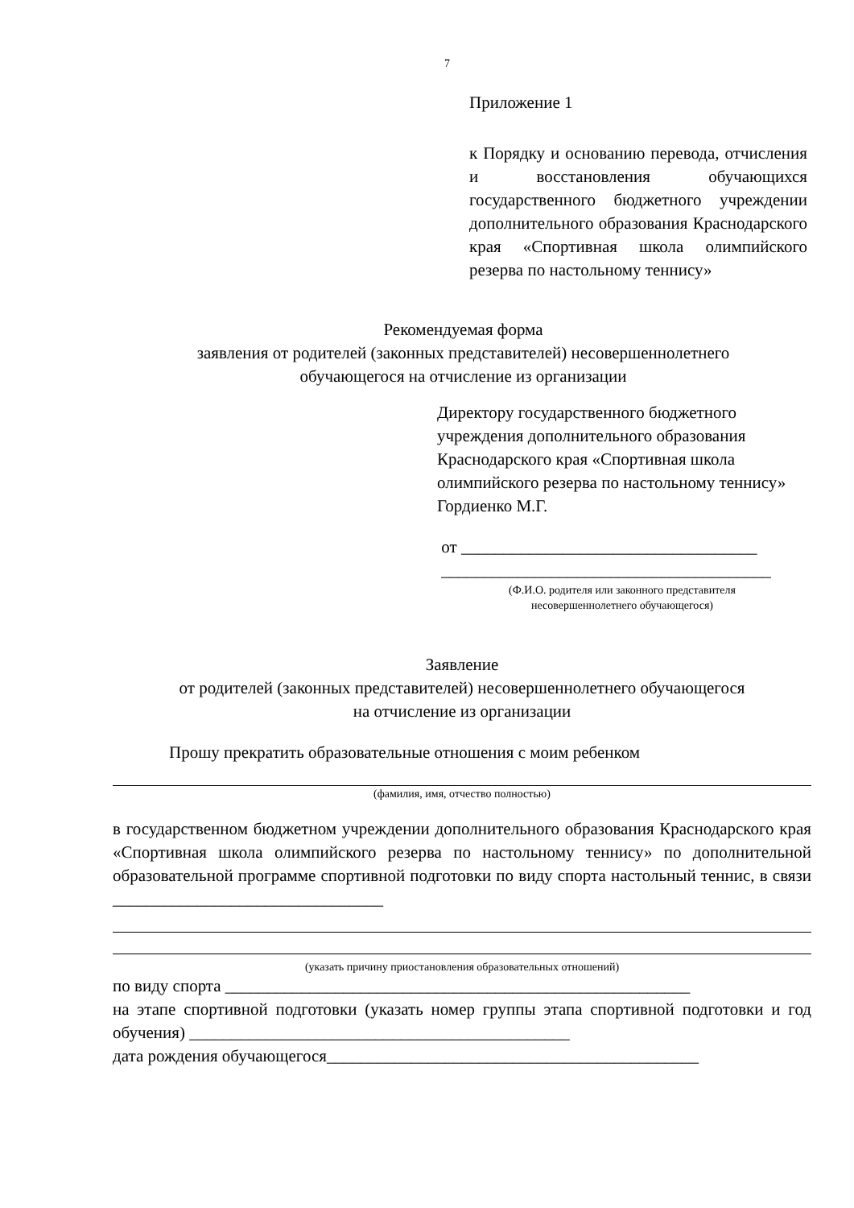7
Приложение 1
к Порядку и основанию перевода, отчисления и восстановления обучающихся государственного бюджетного учреждении дополнительного образования Краснодарского края «Спортивная школа олимпийского резерва по настольному теннису»
Рекомендуемая форма
заявления от родителей (законных представителей) несовершеннолетнего
обучающегося на отчисление из организации
Директору государственного бюджетного учреждения дополнительного образования Краснодарского края «Спортивная школа олимпийского резерва по настольному теннису»
Гордиенко М.Г.
от ___________________________________
_______________________________________
(Ф.И.О. родителя или законного представителя
несовершеннолетнего обучающегося)
Заявление
от родителей (законных представителей) несовершеннолетнего обучающегося
на отчисление из организации
Прошу прекратить образовательные отношения с моим ребенком
(фамилия, имя, отчество полностью)
в государственном бюджетном учреждении дополнительного образования Краснодарского края «Спортивная школа олимпийского резерва по настольному теннису» по дополнительной образовательной программе спортивной подготовки по виду спорта настольный теннис, в связи ________________________________
(указать причину приостановления образовательных отношений)
по виду спорта _______________________________________________________
на этапе спортивной подготовки (указать номер группы этапа спортивной подготовки и год обучения) _____________________________________________
дата рождения обучающегося____________________________________________